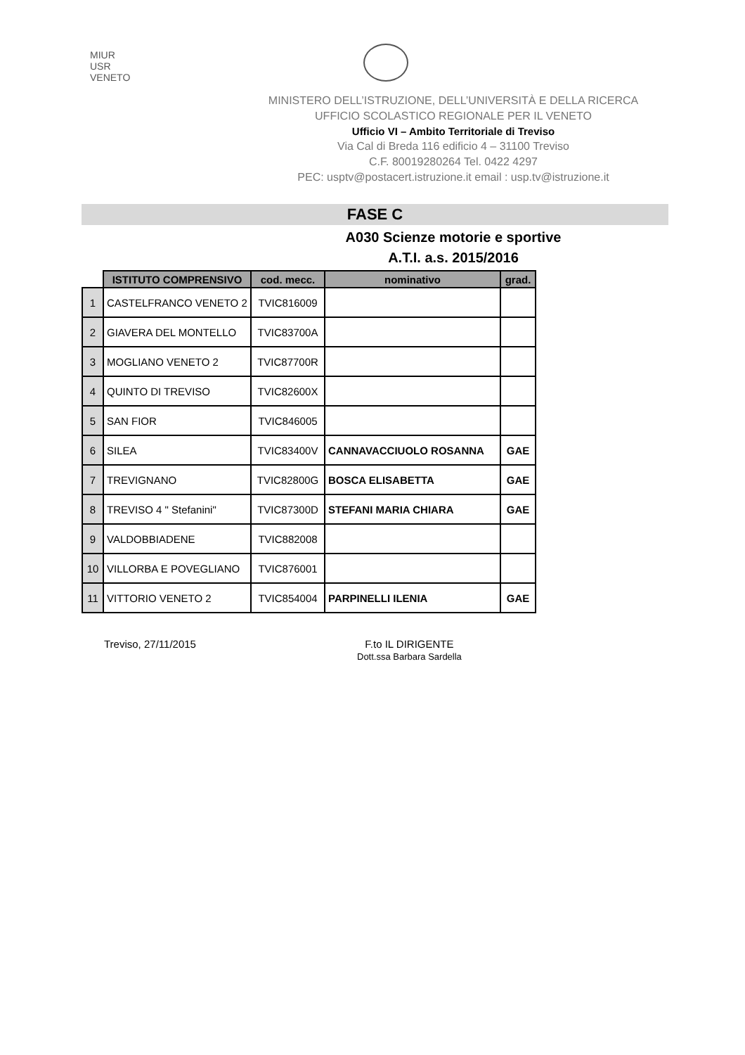MIUR
USR
VENETO
MINISTERO DELL’ISTRUZIONE, DELL’UNIVERSITÀ E DELLA RICERCA
UFFICIO SCOLASTICO REGIONALE PER IL VENETO
Ufficio VI – Ambito Territoriale di Treviso
Via Cal di Breda 116 edificio 4 – 31100 Treviso
C.F. 80019280264 Tel. 0422 4297
PEC: usptv@postacert.istruzione.it email : usp.tv@istruzione.it
FASE C
A030 Scienze motorie e sportive
A.T.I. a.s. 2015/2016
| | ISTITUTO COMPRENSIVO | cod. mecc. | nominativo | grad. |
| --- | --- | --- | --- | --- |
| 1 | CASTELFRANCO VENETO 2 | TVIC816009 | | |
| 2 | GIAVERA DEL MONTELLO | TVIC83700A | | |
| 3 | MOGLIANO VENETO 2 | TVIC87700R | | |
| 4 | QUINTO DI TREVISO | TVIC82600X | | |
| 5 | SAN FIOR | TVIC846005 | | |
| 6 | SILEA | TVIC83400V | CANNAVACCIUOLO ROSANNA | GAE |
| 7 | TREVIGNANO | TVIC82800G | BOSCA ELISABETTA | GAE |
| 8 | TREVISO 4 " Stefanini" | TVIC87300D | STEFANI MARIA CHIARA | GAE |
| 9 | VALDOBBIADENE | TVIC882008 | | |
| 10 | VILLORBA E POVEGLIANO | TVIC876001 | | |
| 11 | VITTORIO VENETO 2 | TVIC854004 | PARPINELLI ILENIA | GAE |
Treviso, 27/11/2015 F.to IL DIRIGENTE
Dott.ssa Barbara Sardella